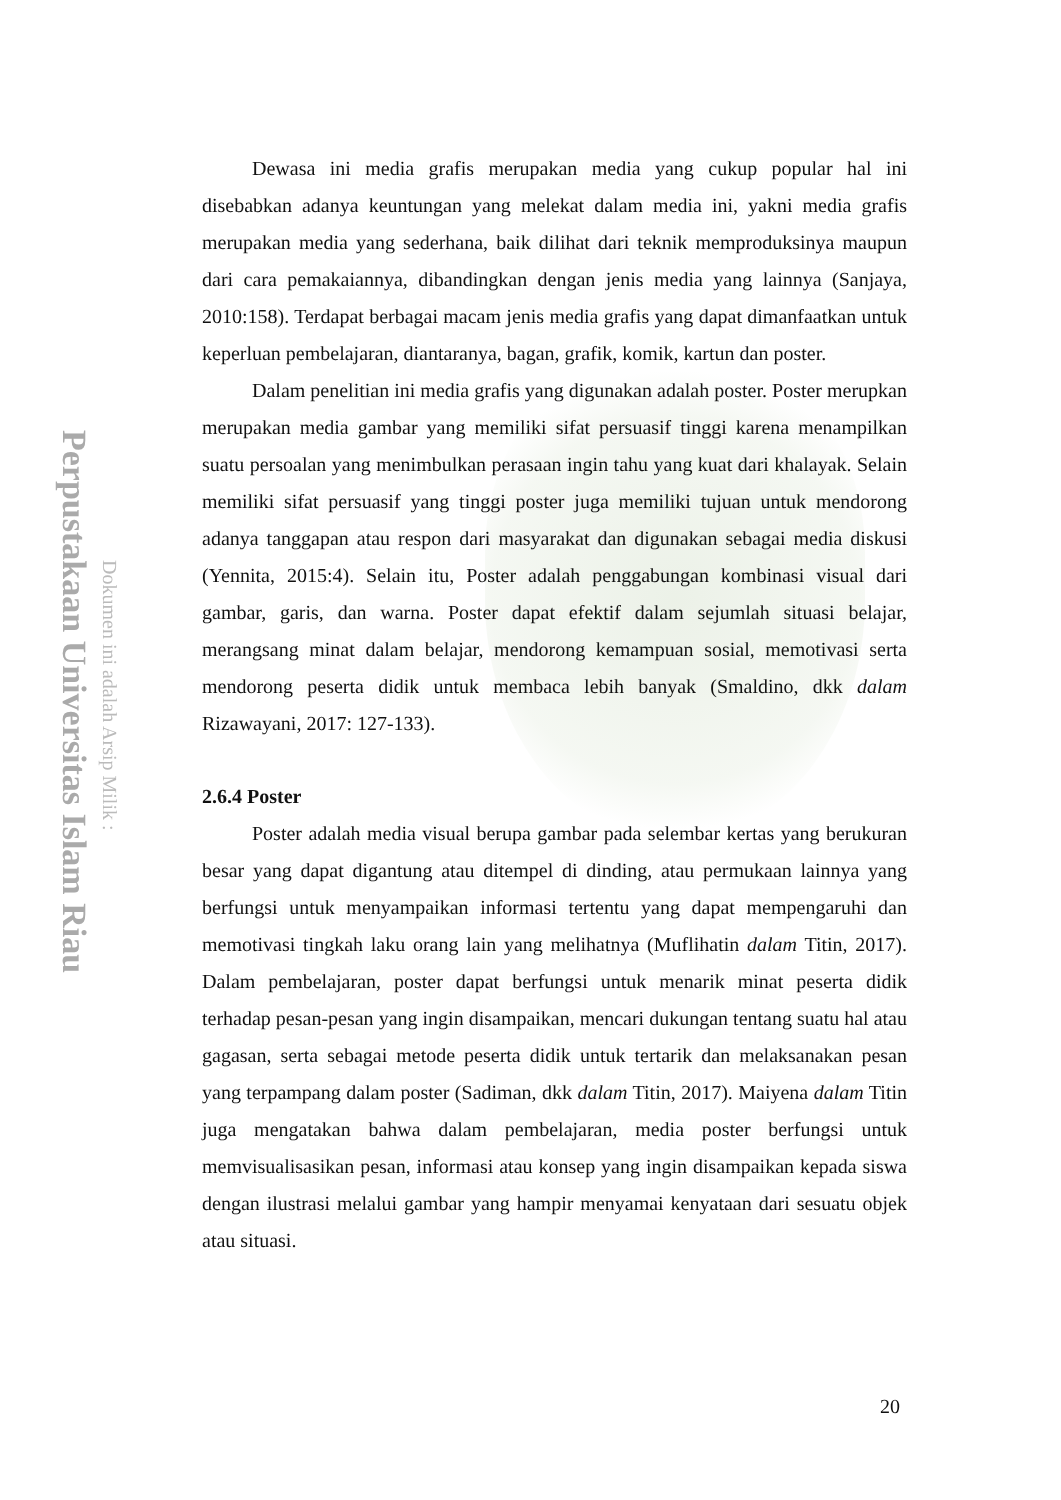Perpustakaan Universitas Islam Riau
Dokumen ini adalah Arsip Milik :
Dewasa ini media grafis merupakan media yang cukup popular hal ini disebabkan adanya keuntungan yang melekat dalam media ini, yakni media grafis merupakan media yang sederhana, baik dilihat dari teknik memproduksinya maupun dari cara pemakaiannya, dibandingkan dengan jenis media yang lainnya (Sanjaya, 2010:158). Terdapat berbagai macam jenis media grafis yang dapat dimanfaatkan untuk keperluan pembelajaran, diantaranya, bagan, grafik, komik, kartun dan poster.
Dalam penelitian ini media grafis yang digunakan adalah poster. Poster merupkan merupakan media gambar yang memiliki sifat persuasif tinggi karena menampilkan suatu persoalan yang menimbulkan perasaan ingin tahu yang kuat dari khalayak. Selain memiliki sifat persuasif yang tinggi poster juga memiliki tujuan untuk mendorong adanya tanggapan atau respon dari masyarakat dan digunakan sebagai media diskusi (Yennita, 2015:4). Selain itu, Poster adalah penggabungan kombinasi visual dari gambar, garis, dan warna. Poster dapat efektif dalam sejumlah situasi belajar, merangsang minat dalam belajar, mendorong kemampuan sosial, memotivasi serta mendorong peserta didik untuk membaca lebih banyak (Smaldino, dkk dalam Rizawayani, 2017: 127-133).
2.6.4 Poster
Poster adalah media visual berupa gambar pada selembar kertas yang berukuran besar yang dapat digantung atau ditempel di dinding, atau permukaan lainnya yang berfungsi untuk menyampaikan informasi tertentu yang dapat mempengaruhi dan memotivasi tingkah laku orang lain yang melihatnya (Muflihatin dalam Titin, 2017). Dalam pembelajaran, poster dapat berfungsi untuk menarik minat peserta didik terhadap pesan-pesan yang ingin disampaikan, mencari dukungan tentang suatu hal atau gagasan, serta sebagai metode peserta didik untuk tertarik dan melaksanakan pesan yang terpampang dalam poster (Sadiman, dkk dalam Titin, 2017). Maiyena dalam Titin juga mengatakan bahwa dalam pembelajaran, media poster berfungsi untuk memvisualisasikan pesan, informasi atau konsep yang ingin disampaikan kepada siswa dengan ilustrasi melalui gambar yang hampir menyamai kenyataan dari sesuatu objek atau situasi.
20